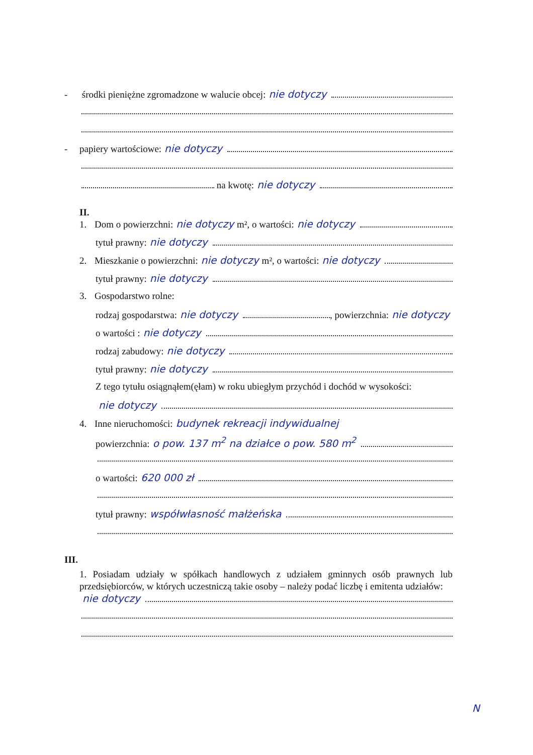- środki pieniężne zgromadzone w walucie obcej: nie dotyczy
- papiery wartościowe: nie dotyczy
na kwotę: nie dotyczy
II.
1. Dom o powierzchni: nie dotyczy m², o wartości: nie dotyczy
tytuł prawny: nie dotyczy
2. Mieszkanie o powierzchni: nie dotyczy m², o wartości: nie dotyczy
tytuł prawny: nie dotyczy
3. Gospodarstwo rolne:
rodzaj gospodarstwa: nie dotyczy , powierzchnia: nie dotyczy
o wartości : nie dotyczy
rodzaj zabudowy: nie dotyczy
tytuł prawny: nie dotyczy
Z tego tytułu osiągnąłem(ęłam) w roku ubiegłym przychód i dochód w wysokości:
nie dotyczy
4. Inne nieruchomości: budynek rekreacji indywidualnej
powierzchnia: o pow. 137 m<sup>2</sup> na działce o pow. 580 m<sup>2</sup>
o wartości: 620 000 zł
tytuł prawny: współwłasność małżeńska
III.
1. Posiadam udziały w spółkach handlowych z udziałem gminnych osób prawnych lub przedsiębiorców, w których uczestniczą takie osoby – należy podać liczbę i emitenta udziałów:
nie dotyczy
N